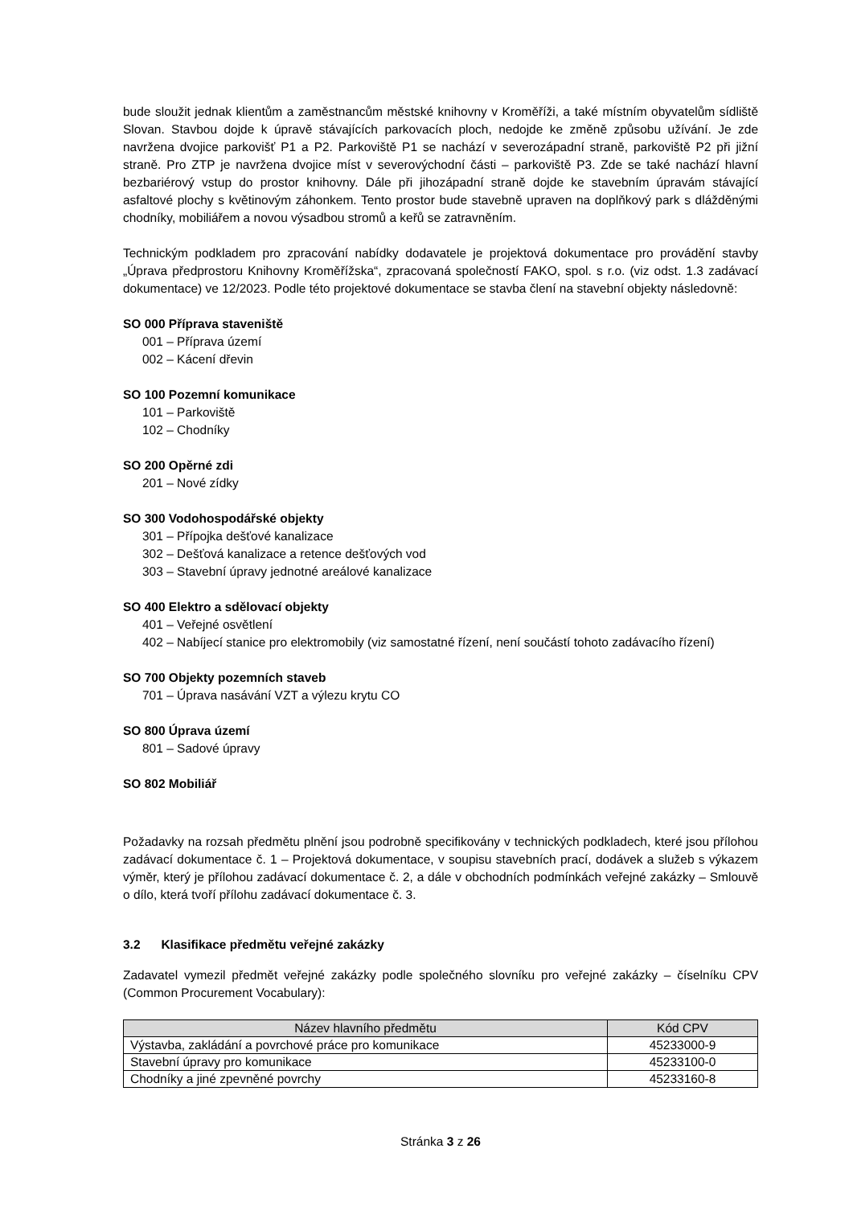bude sloužit jednak klientům a zaměstnancům městské knihovny v Kroměříži, a také místním obyvatelům sídliště Slovan. Stavbou dojde k úpravě stávajících parkovacích ploch, nedojde ke změně způsobu užívání. Je zde navržena dvojice parkovišť P1 a P2. Parkoviště P1 se nachází v severozápadní straně, parkoviště P2 při jižní straně. Pro ZTP je navržena dvojice míst v severovýchodní části – parkoviště P3. Zde se také nachází hlavní bezbariérový vstup do prostor knihovny. Dále při jihozápadní straně dojde ke stavebním úpravám stávající asfaltové plochy s květinovým záhonkem. Tento prostor bude stavebně upraven na doplňkový park s dlážděnými chodníky, mobiliářem a novou výsadbou stromů a keřů se zatravněním.
Technickým podkladem pro zpracování nabídky dodavatele je projektová dokumentace pro provádění stavby „Úprava předprostoru Knihovny Kroměřížska“, zpracovaná společností FAKO, spol. s r.o. (viz odst. 1.3 zadávací dokumentace) ve 12/2023. Podle této projektové dokumentace se stavba člení na stavební objekty následovně:
SO 000 Příprava staveniště
001 – Příprava území
002 – Kácení dřevin
SO 100 Pozemní komunikace
101 – Parkoviště
102 – Chodníky
SO 200 Opěrné zdi
201 – Nové zídky
SO 300 Vodohospodářské objekty
301 – Přípojka dešťové kanalizace
302 – Dešťová kanalizace a retence dešťových vod
303 – Stavební úpravy jednotné areálové kanalizace
SO 400 Elektro a sdělovací objekty
401 – Veřejné osvětlení
402 – Nabíjecí stanice pro elektromobily (viz samostatné řízení, není součástí tohoto zadávacího řízení)
SO 700 Objekty pozemních staveb
701 – Úprava nasávání VZT a výlezu krytu CO
SO 800 Úprava území
801 – Sadové úpravy
SO 802 Mobiliář
Požadavky na rozsah předmětu plnění jsou podrobně specifikovány v technických podkladech, které jsou přílohou zadávací dokumentace č. 1 – Projektová dokumentace, v soupisu stavebních prací, dodávek a služeb s výkazem výměr, který je přílohou zadávací dokumentace č. 2, a dále v obchodních podmínkách veřejné zakázky – Smlouvě o dílo, která tvoří přílohu zadávací dokumentace č. 3.
3.2 Klasifikace předmětu veřejné zakázky
Zadavatel vymezil předmět veřejné zakázky podle společného slovníku pro veřejné zakázky – číselníku CPV (Common Procurement Vocabulary):
| Název hlavního předmětu | Kód CPV |
| --- | --- |
| Výstavba, zakládání a povrchové práce pro komunikace | 45233000-9 |
| Stavební úpravy pro komunikace | 45233100-0 |
| Chodníky a jiné zpevněné povrchy | 45233160-8 |
Stránka 3 z 26